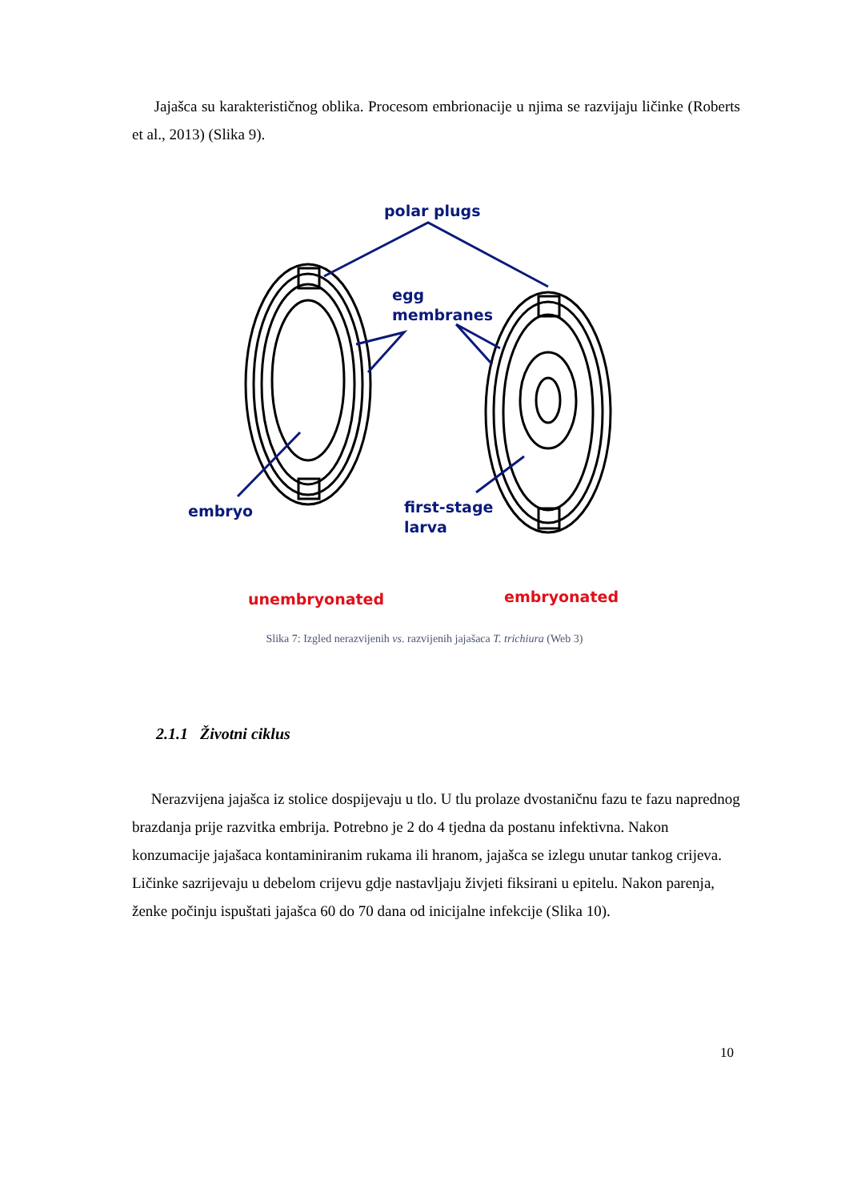Jajašca su karakterističnog oblika. Procesom embrionacije u njima se razvijaju ličinke (Roberts et al., 2013) (Slika 9).
polar plugs
egg
membranes
embryo
first-stage
larva
unembryonated
embryonated
Slika 7: Izgled nerazvijenih vs. razvijenih jajašaca T. trichiura (Web 3)
2.1.1 Životni ciklus
Nerazvijena jajašca iz stolice dospijevaju u tlo. U tlu prolaze dvostaničnu fazu te fazu naprednog brazdanja prije razvitka embrija. Potrebno je 2 do 4 tjedna da postanu infektivna. Nakon konzumacije jajašaca kontaminiranim rukama ili hranom, jajašca se izlegu unutar tankog crijeva. Ličinke sazrijevaju u debelom crijevu gdje nastavljaju živjeti fiksirani u epitelu. Nakon parenja, ženke počinju ispuštati jajašca 60 do 70 dana od inicijalne infekcije (Slika 10).
10